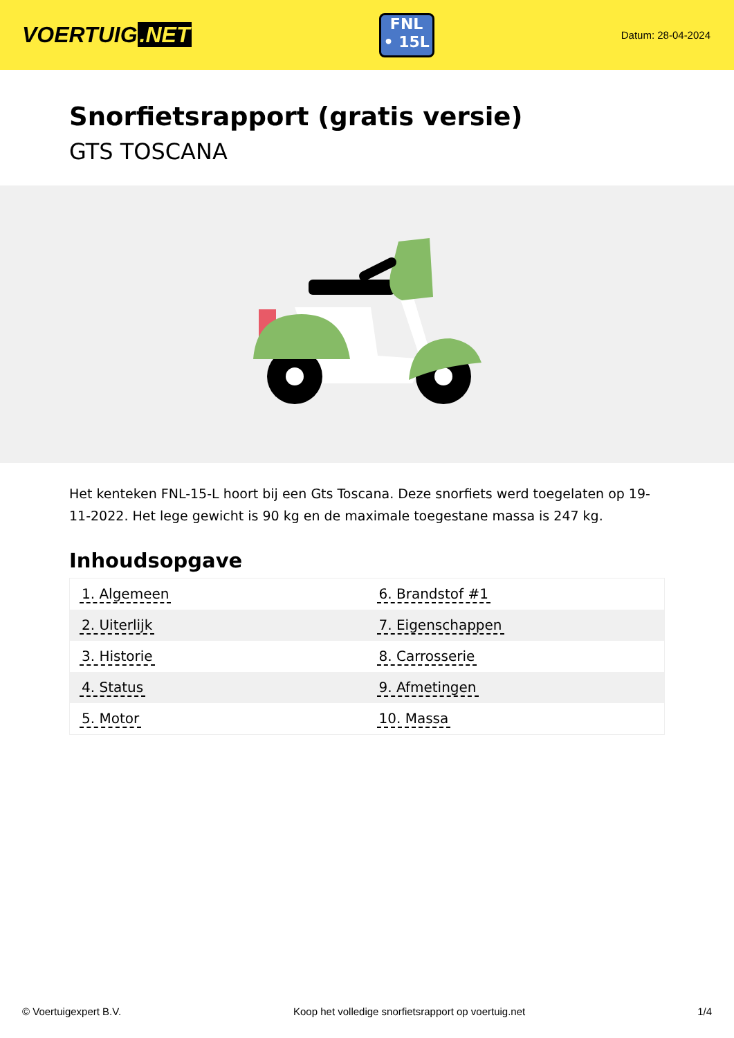VOERTUIG.NET
FNL
• 15L
Datum: 28-04-2024
Snorfietsrapport (gratis versie)
GTS TOSCANA
Het kenteken FNL-15-L hoort bij een Gts Toscana. Deze snorfiets werd toegelaten op 19-11-2022. Het lege gewicht is 90 kg en de maximale toegestane massa is 247 kg.
Inhoudsopgave
| 1. Algemeen | 6. Brandstof #1 |
| 2. Uiterlijk | 7. Eigenschappen |
| 3. Historie | 8. Carrosserie |
| 4. Status | 9. Afmetingen |
| 5. Motor | 10. Massa |
© Voertuigexpert B.V. Koop het volledige snorfietsrapport op voertuig.net 1/4